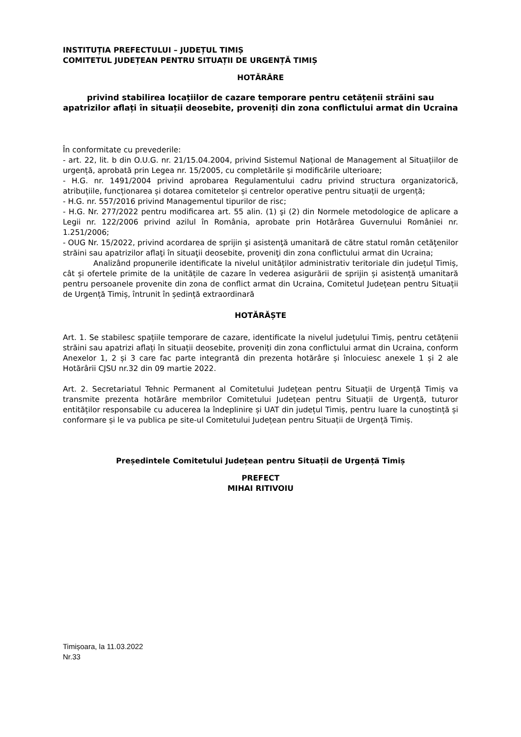INSTITUȚIA PREFECTULUI – JUDEȚUL TIMIȘ
COMITETUL JUDEȚEAN PENTRU SITUAȚII DE URGENȚĂ TIMIȘ
HOTĂRÂRE
privind stabilirea locațiilor de cazare temporare pentru cetățenii străini sau apatrizilor aflați în situații deosebite, proveniți din zona conflictului armat din Ucraina
În conformitate cu prevederile:
- art. 22, lit. b din O.U.G. nr. 21/15.04.2004, privind Sistemul Național de Management al Situațiilor de urgență, aprobată prin Legea nr. 15/2005, cu completările și modificările ulterioare;
- H.G. nr. 1491/2004 privind aprobarea Regulamentului cadru privind structura organizatorică, atribuțiile, funcționarea și dotarea comitetelor și centrelor operative pentru situații de urgență;
- H.G. nr. 557/2016 privind Managementul tipurilor de risc;
- H.G. Nr. 277/2022 pentru modificarea art. 55 alin. (1) şi (2) din Normele metodologice de aplicare a Legii nr. 122/2006 privind azilul în România, aprobate prin Hotărârea Guvernului României nr. 1.251/2006;
- OUG Nr. 15/2022, privind acordarea de sprijin şi asistenţă umanitară de către statul român cetăţenilor străini sau apatrizilor aflaţi în situaţii deosebite, proveniţi din zona conflictului armat din Ucraina;
Analizând propunerile identificate la nivelul unităților administrativ teritoriale din județul Timiș, cât și ofertele primite de la unitățile de cazare în vederea asigurării de sprijin și asistență umanitară pentru persoanele provenite din zona de conflict armat din Ucraina, Comitetul Județean pentru Situații de Urgență Timiș, întrunit în ședință extraordinară
HOTĂRĂȘTE
Art. 1. Se stabilesc spațiile temporare de cazare, identificate la nivelul județului Timiș, pentru cetățenii străini sau apatrizi aflați în situații deosebite, proveniți din zona conflictului armat din Ucraina, conform Anexelor 1, 2 și 3 care fac parte integrantă din prezenta hotărâre și înlocuiesc anexele 1 și 2 ale Hotărârii CJSU nr.32 din 09 martie 2022.
Art. 2. Secretariatul Tehnic Permanent al Comitetului Județean pentru Situații de Urgență Timiș va transmite prezenta hotărâre membrilor Comitetului Județean pentru Situații de Urgență, tuturor entităților responsabile cu aducerea la îndeplinire și UAT din județul Timiș, pentru luare la cunoștință și conformare și le va publica pe site-ul Comitetului Județean pentru Situații de Urgență Timiș.
Președintele Comitetului Județean pentru Situații de Urgență Timiș
PREFECT
MIHAI RITIVOIU
Timișoara, la 11.03.2022
Nr.33